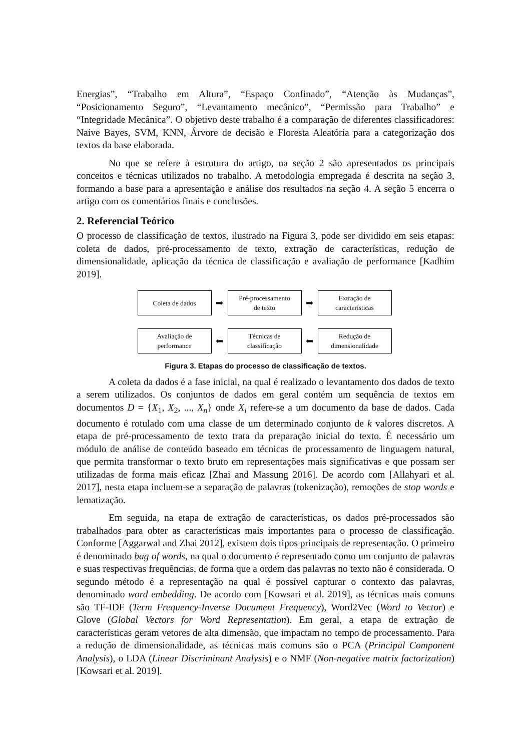Energias”, “Trabalho em Altura”, “Espaço Confinado”, “Atenção às Mudanças”, “Posicionamento Seguro”, “Levantamento mecânico”, “Permissão para Trabalho” e “Integridade Mecânica”. O objetivo deste trabalho é a comparação de diferentes classificadores: Naive Bayes, SVM, KNN, Árvore de decisão e Floresta Aleatória para a categorização dos textos da base elaborada.
No que se refere à estrutura do artigo, na seção 2 são apresentados os principais conceitos e técnicas utilizados no trabalho. A metodologia empregada é descrita na seção 3, formando a base para a apresentação e análise dos resultados na seção 4. A seção 5 encerra o artigo com os comentários finais e conclusões.
2. Referencial Teórico
O processo de classificação de textos, ilustrado na Figura 3, pode ser dividido em seis etapas: coleta de dados, pré-processamento de texto, extração de características, redução de dimensionalidade, aplicação da técnica de classificação e avaliação de performance [Kadhim 2019].
Coleta de dados
➡
Pré-processamento
de texto
➡
Extração de
características
Avaliação de
performance
⬅
Técnicas de
classificação
⬅
Redução de
dimensionalidade
Figura 3. Etapas do processo de classificação de textos.
A coleta da dados é a fase inicial, na qual é realizado o levantamento dos dados de texto a serem utilizados. Os conjuntos de dados em geral contém um sequência de textos em documentos D = {X<sub>1</sub>, X<sub>2</sub>, ..., X<sub>n</sub>} onde X<sub>i</sub> refere-se a um documento da base de dados. Cada documento é rotulado com uma classe de um determinado conjunto de k valores discretos. A etapa de pré-processamento de texto trata da preparação inicial do texto. É necessário um módulo de análise de conteúdo baseado em técnicas de processamento de linguagem natural, que permita transformar o texto bruto em representações mais significativas e que possam ser utilizadas de forma mais eficaz [Zhai and Massung 2016]. De acordo com [Allahyari et al. 2017], nesta etapa incluem-se a separação de palavras (tokenização), remoções de stop words e lematização.
Em seguida, na etapa de extração de características, os dados pré-processados são trabalhados para obter as características mais importantes para o processo de classificação. Conforme [Aggarwal and Zhai 2012], existem dois tipos principais de representação. O primeiro é denominado bag of words, na qual o documento é representado como um conjunto de palavras e suas respectivas frequências, de forma que a ordem das palavras no texto não é considerada. O segundo método é a representação na qual é possível capturar o contexto das palavras, denominado word embedding. De acordo com [Kowsari et al. 2019], as técnicas mais comuns são TF-IDF (Term Frequency-Inverse Document Frequency), Word2Vec (Word to Vector) e Glove (Global Vectors for Word Representation). Em geral, a etapa de extração de características geram vetores de alta dimensão, que impactam no tempo de processamento. Para a redução de dimensionalidade, as técnicas mais comuns são o PCA (Principal Component Analysis), o LDA (Linear Discriminant Analysis) e o NMF (Non-negative matrix factorization) [Kowsari et al. 2019].